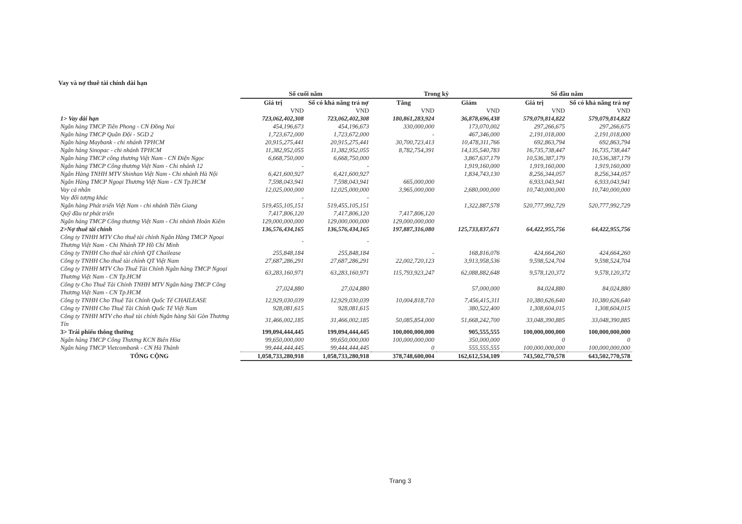Vay và nợ thuê tài chính dài hạn
| | Số cuối năm | | Trong kỳ | | Số đầu năm | |
| --- | --- | --- | --- | --- | --- | --- |
| | Giá trị | Số có khả năng trả nợ | Tăng | Giảm | Giá trị | Số có khả năng trả nợ |
| | VND | VND | VND | VND | VND | VND |
| 1> Vay dài hạn | 723,062,402,308 | 723,062,402,308 | 180,861,283,924 | 36,878,696,438 | 579,079,814,822 | 579,079,814,822 |
| Ngân hàng TMCP Tiên Phong - CN Đồng Nai | 454,196,673 | 454,196,673 | 330,000,000 | 173,070,002 | 297,266,675 | 297,266,675 |
| Ngân hàng TMCP Quân Đội - SGD 2 | 1,723,672,000 | 1,723,672,000 | - | 467,346,000 | 2,191,018,000 | 2,191,018,000 |
| Ngân hàng Maybank - chi nhánh TPHCM | 20,915,275,441 | 20,915,275,441 | 30,700,723,413 | 10,478,311,766 | 692,863,794 | 692,863,794 |
| Ngân hàng Sinopac - chi nhánh TPHCM | 11,382,952,055 | 11,382,952,055 | 8,782,754,391 | 14,135,540,783 | 16,735,738,447 | 16,735,738,447 |
| Ngân hàng TMCP công thương Việt Nam - CN Điện Ngọc | 6,668,750,000 | 6,668,750,000 | | 3,867,637,179 | 10,536,387,179 | 10,536,387,179 |
| Ngân hàng TMCP Công thương Việt Nam - Chi nhánh 12 | - | - | | 1,919,160,000 | 1,919,160,000 | 1,919,160,000 |
| Ngân Hàng TNHH MTV Shinhan Việt Nam - Chi nhánh Hà Nội | 6,421,600,927 | 6,421,600,927 | | 1,834,743,130 | 8,256,344,057 | 8,256,344,057 |
| Ngân Hàng TMCP Ngoại Thương Việt Nam - CN Tp.HCM | 7,598,043,941 | 7,598,043,941 | 665,000,000 | | 6,933,043,941 | 6,933,043,941 |
| Vay cá nhân | 12,025,000,000 | 12,025,000,000 | 3,965,000,000 | 2,680,000,000 | 10,740,000,000 | 10,740,000,000 |
| Vay đối tượng khác | - | - | | | | |
| Ngân hàng Phát triển Việt Nam - chi nhánh Tiền Giang | 519,455,105,151 | 519,455,105,151 | | 1,322,887,578 | 520,777,992,729 | 520,777,992,729 |
| Quỹ đầu tư phát triển | 7,417,806,120 | 7,417,806,120 | 7,417,806,120 | | | |
| Ngân hàng TMCP Công thương Việt Nam - Chi nhánh Hoàn Kiếm | 129,000,000,000 | 129,000,000,000 | 129,000,000,000 | | | |
| 2>Nợ thuê tài chính | 136,576,434,165 | 136,576,434,165 | 197,887,316,080 | 125,733,837,671 | 64,422,955,756 | 64,422,955,756 |
| Công ty TNHH MTV Cho thuê tài chính Ngân Hàng TMCP Ngoại Thương Việt Nam - Chi Nhánh TP Hồ Chí Minh | - | - | | | | |
| Công ty TNHH Cho thuê tài chính QT Chailease | 255,848,184 | 255,848,184 | - | 168,816,076 | 424,664,260 | 424,664,260 |
| Công ty TNHH Cho thuê tài chính QT Việt Nam | 27,687,286,291 | 27,687,286,291 | 22,002,720,123 | 3,913,958,536 | 9,598,524,704 | 9,598,524,704 |
| Công ty TNHH MTV Cho Thuê Tài Chính Ngân hàng TMCP Ngoại Thương Việt Nam - CN Tp.HCM | 63,283,160,971 | 63,283,160,971 | 115,793,923,247 | 62,088,882,648 | 9,578,120,372 | 9,578,120,372 |
| Công ty Cho Thuê Tài Chính TNHH MTV Ngân hàng TMCP Công Thương Việt Nam - CN Tp.HCM | 27,024,880 | 27,024,880 | | 57,000,000 | 84,024,880 | 84,024,880 |
| Công ty TNHH Cho Thuê Tài Chính Quốc Tế CHAILEASE | 12,929,030,039 | 12,929,030,039 | 10,004,818,710 | 7,456,415,311 | 10,380,626,640 | 10,380,626,640 |
| Công ty TNHH Cho Thuê Tài Chính Quốc Tế Việt Nam | 928,081,615 | 928,081,615 | | 380,522,400 | 1,308,604,015 | 1,308,604,015 |
| Công ty TNHH MTV cho thuê tài chính Ngân hàng Sài Gòn Thương Tín | 31,466,002,185 | 31,466,002,185 | 50,085,854,000 | 51,668,242,700 | 33,048,390,885 | 33,048,390,885 |
| 3> Trái phiếu thông thường | 199,094,444,445 | 199,094,444,445 | 100,000,000,000 | 905,555,555 | 100,000,000,000 | 100,000,000,000 |
| Ngân hàng TMCP Công Thương KCN Biên Hòa | 99,650,000,000 | 99,650,000,000 | 100,000,000,000 | 350,000,000 | 0 | 0 |
| Ngân hàng TMCP Vietcombank - CN Hà Thành | 99,444,444,445 | 99,444,444,445 | 0 | 555,555,555 | 100,000,000,000 | 100,000,000,000 |
| TỔNG CỘNG | 1,058,733,280,918 | 1,058,733,280,918 | 378,748,600,004 | 162,612,534,109 | 743,502,770,578 | 643,502,770,578 |
Trang 3